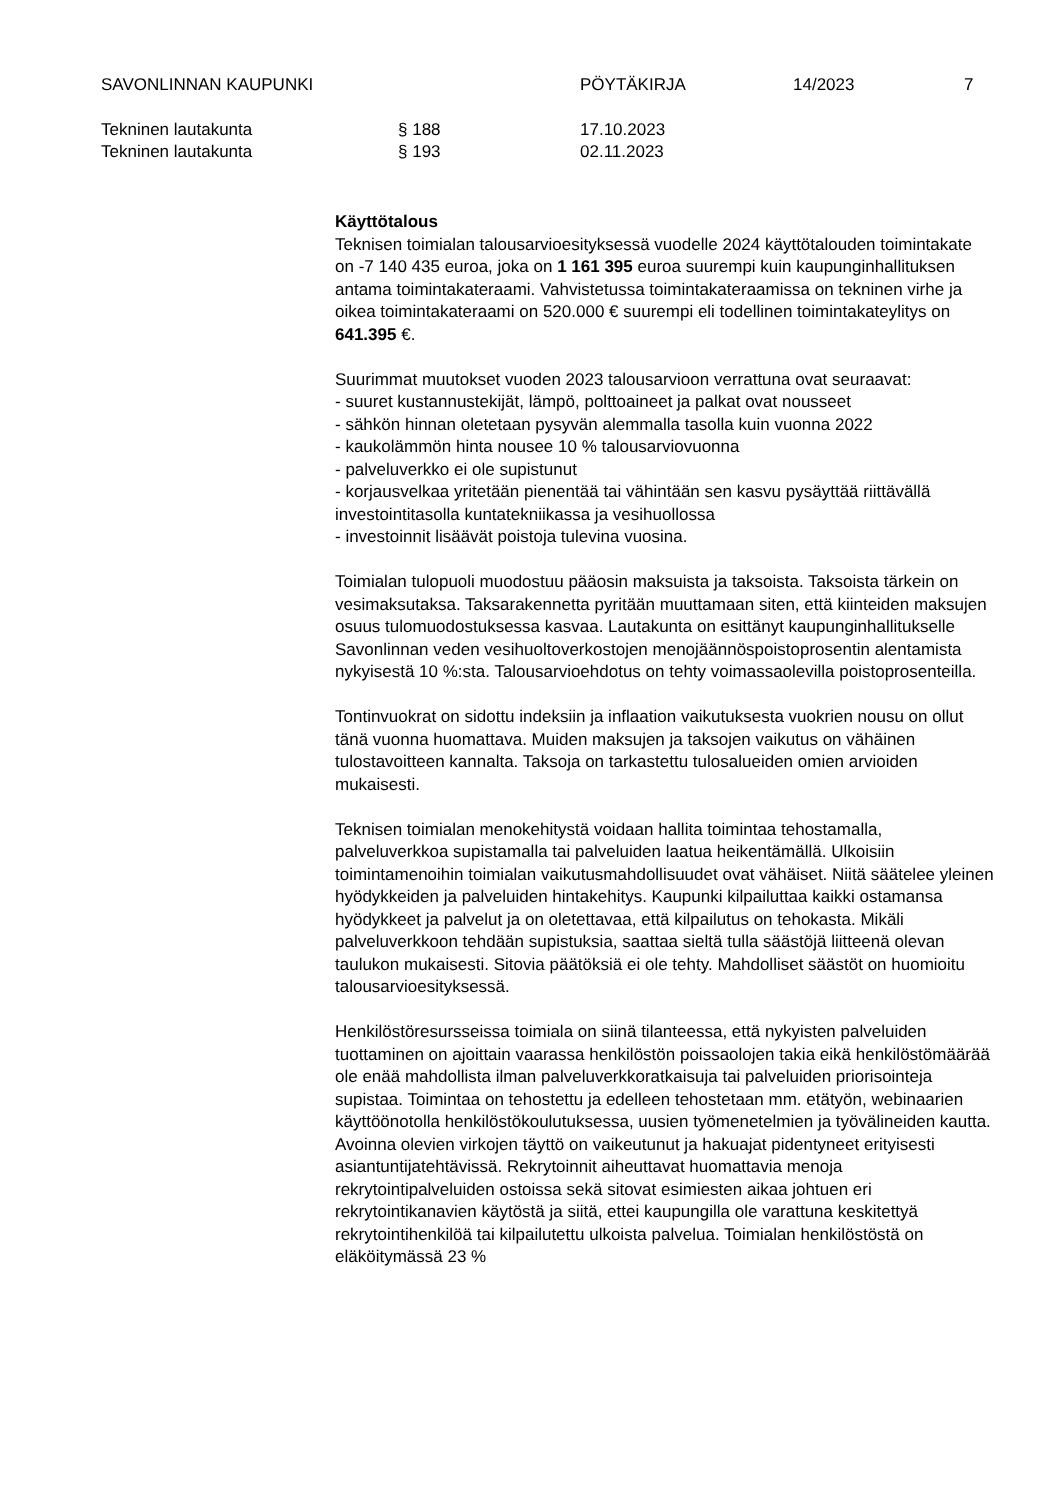SAVONLINNAN KAUPUNKI PÖYTÄKIRJA 14/2023 7
Tekninen lautakunta § 188 17.10.2023
Tekninen lautakunta § 193 02.11.2023
Käyttötalous
Teknisen toimialan talousarvioesityksessä vuodelle 2024 käyttötalouden toimintakate on -7 140 435 euroa, joka on 1 161 395 euroa suurempi kuin kaupunginhallituksen antama toimintakateraami. Vahvistetussa toimintakateraamissa on tekninen virhe ja oikea toimintakateraami on 520.000 € suurempi eli todellinen toimintakateylitys on 641.395 €.
Suurimmat muutokset vuoden 2023 talousarvioon verrattuna ovat seuraavat:
- suuret kustannustekijät, lämpö, polttoaineet ja palkat ovat nousseet
- sähkön hinnan oletetaan pysyvän alemmalla tasolla kuin vuonna 2022
- kaukolämmön hinta nousee 10 % talousarviovuonna
- palveluverkko ei ole supistunut
- korjausvelkaa yritetään pienentää tai vähintään sen kasvu pysäyttää riittävällä investointitasolla kuntatekniikassa ja vesihuollossa
- investoinnit lisäävät poistoja tulevina vuosina.
Toimialan tulopuoli muodostuu pääosin maksuista ja taksoista. Taksoista tärkein on vesimaksutaksa. Taksarakennetta pyritään muuttamaan siten, että kiinteiden maksujen osuus tulomuodostuksessa kasvaa. Lautakunta on esittänyt kaupunginhallitukselle Savonlinnan veden vesihuoltoverkostojen menojäännöspoistoprosentin alentamista nykyisestä 10 %:sta. Talousarvioehdotus on tehty voimassaolevilla poistoprosenteilla.
Tontinvuokrat on sidottu indeksiin ja inflaation vaikutuksesta vuokrien nousu on ollut tänä vuonna huomattava. Muiden maksujen ja taksojen vaikutus on vähäinen tulostavoitteen kannalta. Taksoja on tarkastettu tulosalueiden omien arvioiden mukaisesti.
Teknisen toimialan menokehitystä voidaan hallita toimintaa tehostamalla, palveluverkkoa supistamalla tai palveluiden laatua heikentämällä. Ulkoisiin toimintamenoihin toimialan vaikutusmahdollisuudet ovat vähäiset. Niitä säätelee yleinen hyödykkeiden ja palveluiden hintakehitys. Kaupunki kilpailuttaa kaikki ostamansa hyödykkeet ja palvelut ja on oletettavaa, että kilpailutus on tehokasta. Mikäli palveluverkkoon tehdään supistuksia, saattaa sieltä tulla säästöjä liitteenä olevan taulukon mukaisesti. Sitovia päätöksiä ei ole tehty. Mahdolliset säästöt on huomioitu talousarvioesityksessä.
Henkilöstöresursseissa toimiala on siinä tilanteessa, että nykyisten palveluiden tuottaminen on ajoittain vaarassa henkilöstön poissaolojen takia eikä henkilöstömäärää ole enää mahdollista ilman palveluverkkoratkaisuja tai palveluiden priorisointeja supistaa. Toimintaa on tehostettu ja edelleen tehostetaan mm. etätyön, webinaarien käyttöönotolla henkilöstökoulutuksessa, uusien työmenetelmien ja työvälineiden kautta. Avoinna olevien virkojen täyttö on vaikeutunut ja hakuajat pidentyneet erityisesti asiantuntijatehtävissä. Rekrytoinnit aiheuttavat huomattavia menoja rekrytointipalveluiden ostoissa sekä sitovat esimiesten aikaa johtuen eri rekrytointikanavien käytöstä ja siitä, ettei kaupungilla ole varattuna keskitettyä rekrytointihenkilöä tai kilpailutettu ulkoista palvelua. Toimialan henkilöstöstä on eläköitymässä 23 %